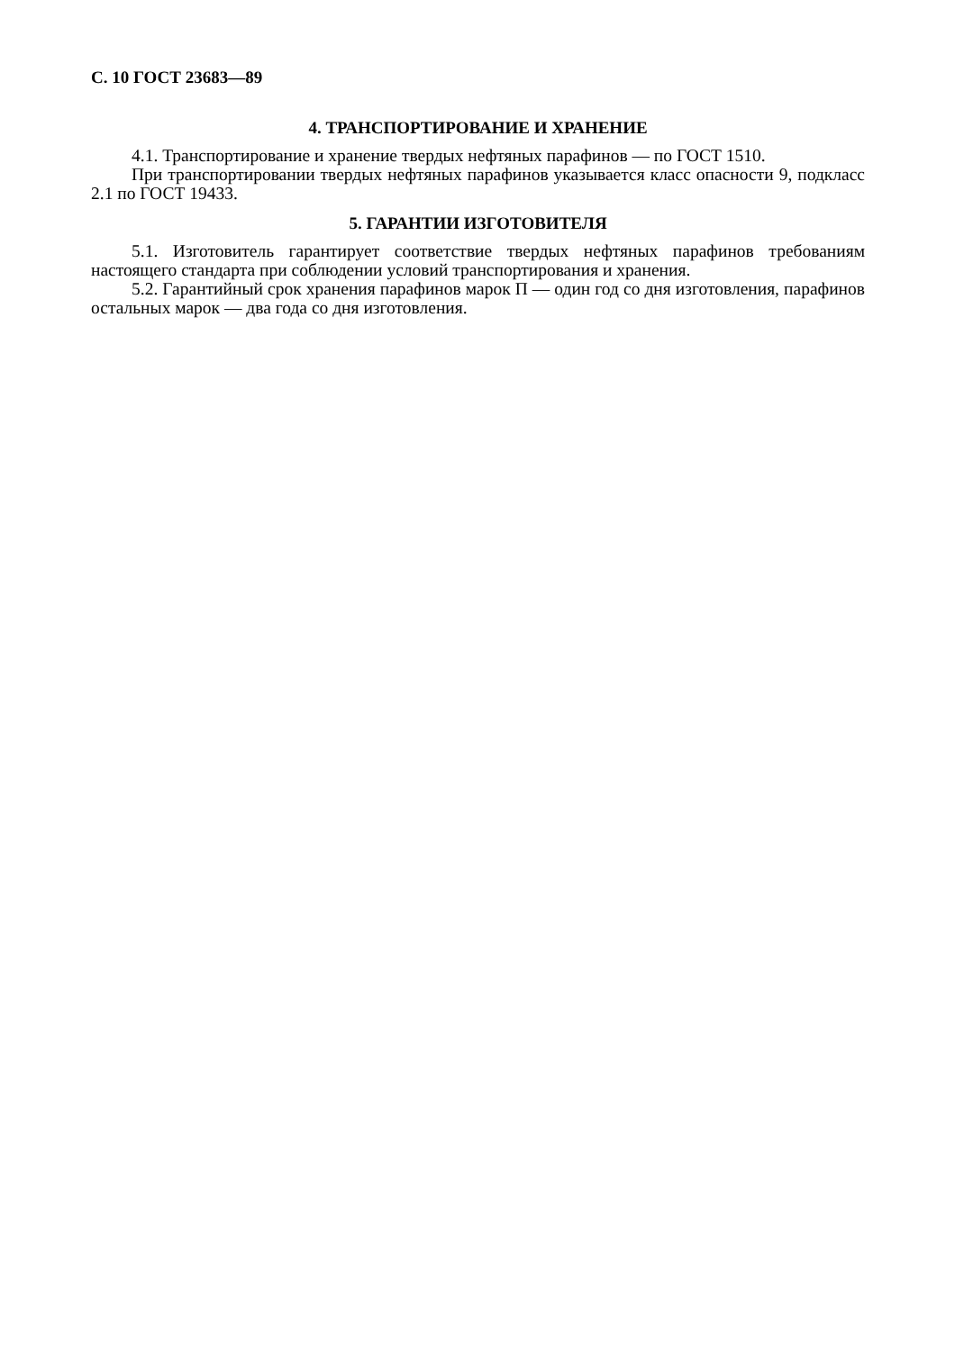С. 10 ГОСТ 23683—89
4. ТРАНСПОРТИРОВАНИЕ И ХРАНЕНИЕ
4.1. Транспортирование и хранение твердых нефтяных парафинов — по ГОСТ 1510.
При транспортировании твердых нефтяных парафинов указывается класс опасности 9, подкласс 2.1 по ГОСТ 19433.
5. ГАРАНТИИ ИЗГОТОВИТЕЛЯ
5.1. Изготовитель гарантирует соответствие твердых нефтяных парафинов требованиям настоящего стандарта при соблюдении условий транспортирования и хранения.
5.2. Гарантийный срок хранения парафинов марок П — один год со дня изготовления, парафинов остальных марок — два года со дня изготовления.